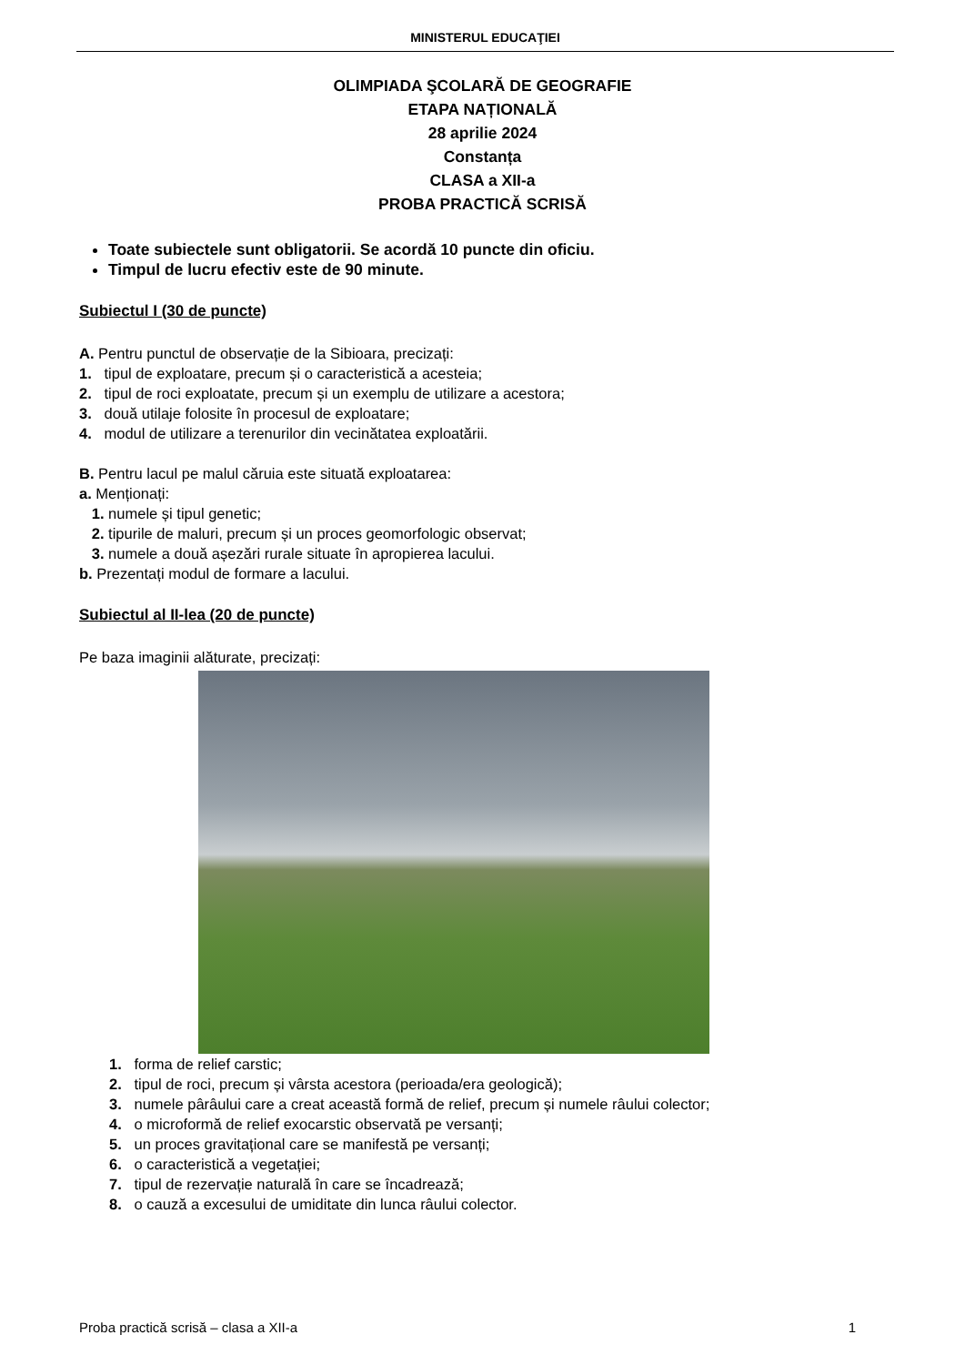MINISTERUL EDUCAŢIEI
OLIMPIADA ŞCOLARĂ DE GEOGRAFIE
ETAPA NAȚIONALĂ
28 aprilie 2024
Constanța
CLASA a XII-a
PROBA PRACTICĂ SCRISĂ
Toate subiectele sunt obligatorii. Se acordă 10 puncte din oficiu.
Timpul de lucru efectiv este de 90 minute.
Subiectul I (30 de puncte)
A. Pentru punctul de observație de la Sibioara, precizați:
1. tipul de exploatare, precum și o caracteristică a acesteia;
2. tipul de roci exploatate, precum și un exemplu de utilizare a acestora;
3. două utilaje folosite în procesul de exploatare;
4. modul de utilizare a terenurilor din vecinătatea exploatării.
B. Pentru lacul pe malul căruia este situată exploatarea:
a. Menționați:
1. numele și tipul genetic;
2. tipurile de maluri, precum și un proces geomorfologic observat;
3. numele a două așezări rurale situate în apropierea lacului.
b. Prezentați modul de formare a lacului.
Subiectul al II-lea (20 de puncte)
Pe baza imaginii alăturate, precizați:
1. forma de relief carstic;
2. tipul de roci, precum și vârsta acestora (perioada/era geologică);
3. numele pârâului care a creat această formă de relief, precum și numele râului colector;
4. o microformă de relief exocarstic observată pe versanți;
5. un proces gravitațional care se manifestă pe versanți;
6. o caracteristică a vegetației;
7. tipul de rezervație naturală în care se încadrează;
8. o cauză a excesului de umiditate din lunca râului colector.
Proba practică scrisă – clasa a XII-a 1